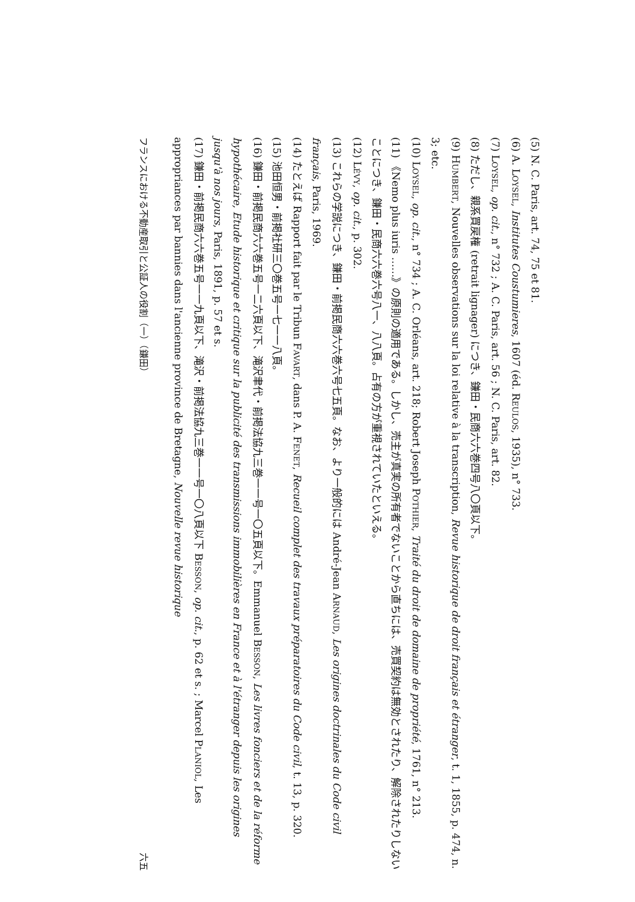(5) N. C. Paris, art. 74, 75 et 81.
(6) A. LOYSEL, Institutes Coustumieres, 1607 (éd. REULOS, 1935), n° 733.
(7) LOYSEL, op. cit., n° 732 ; A. C. Paris, art. 56 ; N. C. Paris, art. 82.
(8) ただし、親系買戻権 (retrait lignager) につき、鎌田・民商六六巻四号八〇頁以下。
(9) HUMBERT, Nouvelles observations sur la loi relative à la transcription, Revue historique de droit français et étranger, t. 1, 1855, p. 474, n. 3; etc.
(10) LOYSEL, op. cit., n° 734 ; A. C. Orléans, art. 218; Robert Joseph POTHIER, Traité du droit de domaine de propriété, 1761, n° 213.
(11) 《Nemo plus iuris ……》の原則の適用である。しかし、売主が真実の所有者でないことから直ちには、売買契約は無効とされたり、解除されたりしないことにつき、鎌田・民商六六巻六号八一、八八頁。占有の方が重視されていたといえる。
(12) LÉVY, op. cit., p. 302.
(13) これらの学説につき、鎌田・前掲民商六六巻六号七五頁。なお、より一般的には André-Jean ARNAUD, Les origines doctrinales du Code civil français, Paris, 1969.
(14) たとえば Rapport fait par le Tribun FAVART, dans P. A. FENET, Recueil complet des travaux préparatoires du Code civil, t. 13, p. 320.
(15) 池田恒男・前掲社研三〇巻五号一七一一八頁。
(16) 鎌田・前掲民商六六巻五号一二六頁以下、滝沢聿代・前掲法協九三巻一一号一〇五頁以下。Emmanuel BESSON, Les livres fonciers et de la réforme hypothécaire, Etude historique et critique sur la publicité des transmissions immobilières en France et à l'étranger depuis les origines jusqu'à nos jours, Paris, 1891, p. 57 et s.
(17) 鎌田・前掲民商六六巻五号一一九頁以下、滝沢・前掲法協九三巻一一号一〇八頁以下 BESSON, op. cit., p. 62 et s. ; Marcel PLANIOL, Les appropriances par bannies dans l'ancienne province de Bretagne, Nouvelle revue historique
フランスにおける不動産取引と公証人の役割（一）（鎌田） 六五